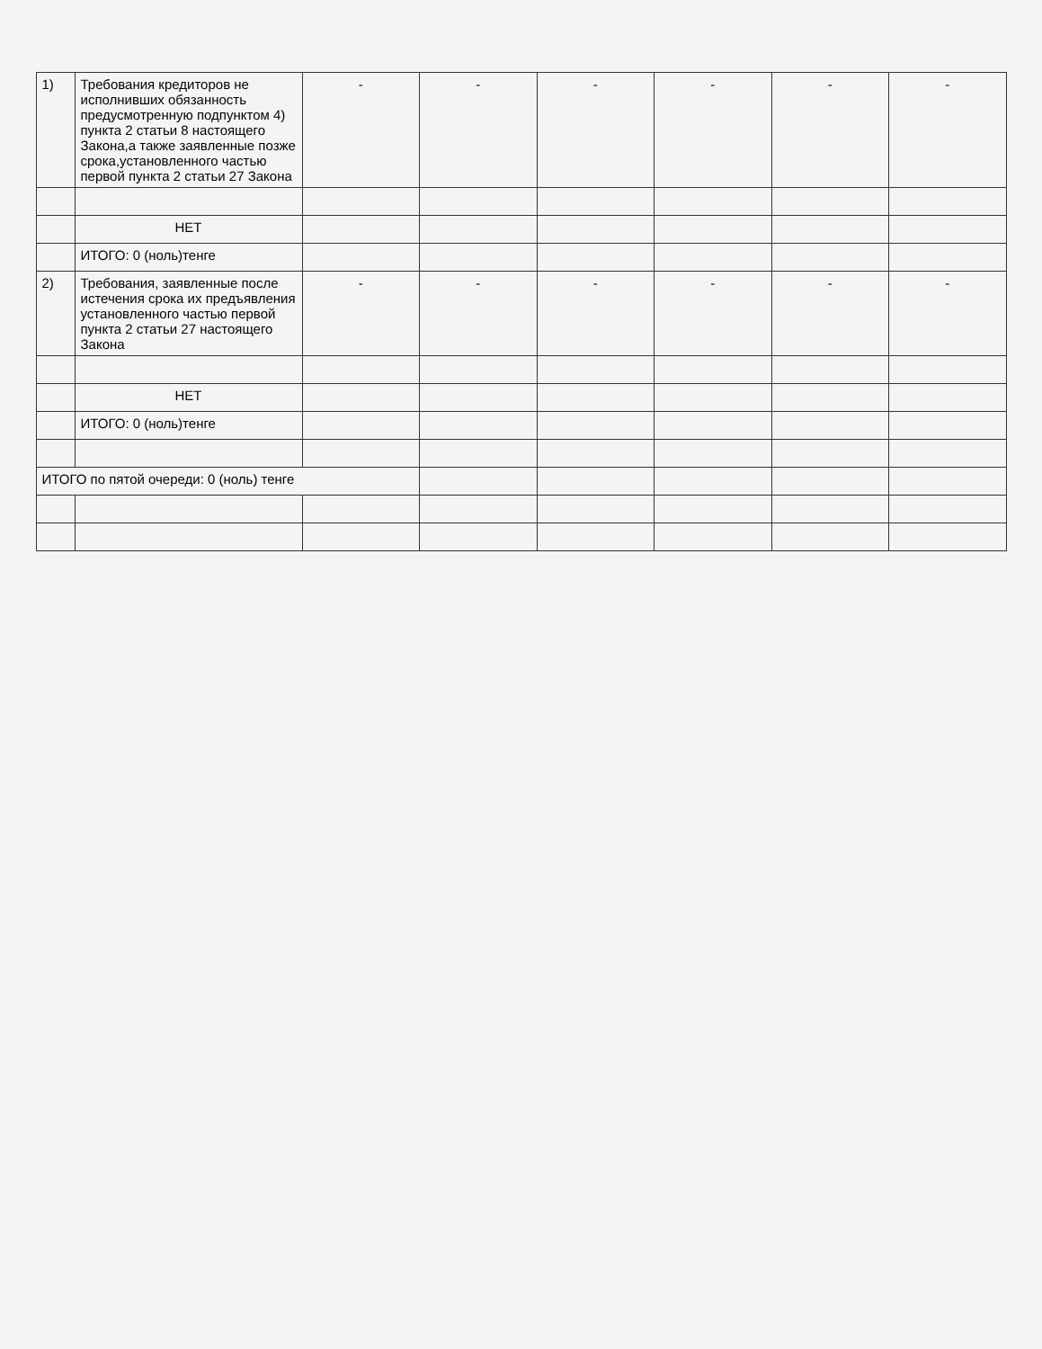| 1) | Требования кредиторов не исполнивших обязанность предусмотренную подпунктом 4) пункта 2 статьи 8 настоящего Закона,а также заявленные позже срока,установленного частью первой пункта 2 статьи 27 Закона | - | - | - | - | - | - |
| | НЕТ | | | | | | |
| | ИТОГО: 0 (ноль)тенге | | | | | | |
| 2) | Требования, заявленные после истечения срока их предъявления установленного частью первой пункта 2 статьи 27 настоящего Закона | - | - | - | - | - | - |
| | НЕТ | | | | | | |
| | ИТОГО: 0 (ноль)тенге | | | | | | |
| ИТОГО по пятой очереди: 0 (ноль) тенге | | | | | | | |